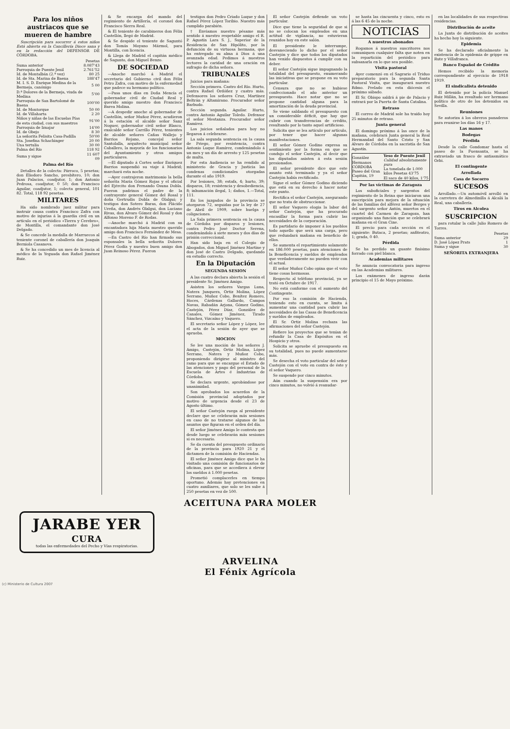Para los niños austriacos que se mueren de hambre
Suscripción para socorrer á estos niños Está abierta en la Cancillería Dioce sana y en la redacción del DEFENSOR DE CÓRDOBA.
| | Pesetas |
| Suma anterior | 8.087'43 |
| Parroquia de Puente Jenil | 2.761'52 |
| Id. de Montalbán (2.ª vez) | 80 25 |
| Id. de Sta. Marina de Baena | 188'47 |
| M. I. S. D. Enrique Medina de la Bermeja, canónigo | 5 00 |
| D.ª Dolores de la Bermeja, viuda de Medina | 5'00 |
| Parroquia de San Bartolomé de Baena | 100'00 |
| Id. de Montorque | 50 00 |
| Id. de Villaharta | 2 20 |
| Niños y niñas de las Escuelas Pías de esta ciudad, con sus maestros | 91'00 |
| Parroquia de Iznajar | 14'00 |
| Id. de Obejo | 8 30 |
| La señorita Felisita Casa-Padilla | 50'00 |
| Sta. Josefina Schachinger | 20 00 |
| Una tertulia | 30 00 |
| Palma del Río | 118 92 |
| Suma y sigue | 11 607 09 |
Palma del Río
Detalles de la colecta: Párroco, 5 pesetas; don Eliodoro Sancho, presbítero, 10; don Juan Palacios, coadjutor, 1; don Antonio Pedrosa, coadjutor, 0 50; don Francisco Aguilar, coadjutor, 1; colecta general, 101 82. Total, 118 92 pesetas.
MILITARES
Ha sido nombrado juez militar para instruir causa contra Francisco Zafra con motivo de injurias á la guardia civil en un artículo en el periódico «Tierra y Cerebro», de Montilla, el comandante don José Delgado.
& Se concede la medalla de Marruecos al teniente coronel de caballería don Joaquín Berniola Casanova.
& Se ha concedido un mes de licencia al médico de la Yeguada don Rafael Jiménez Ruiz.
& Se encarga del mando del regimiento de Artillería, el coronel don Francisco Sierra Real.
& El teniente de carabineros don Félix Castellón, llegó de Madrid.
& Se despide el teniente de Saguntó don Tomás Moyano Mármol, para Montilla, con licencia.
& Llega de Madrid el capitán médico de Sagunto, don Miguel Benzo.
DE SOCIEDAD
—Anoche marchó á Madrid el secretario del Gobierno civil don Félix Petro Zafra, con motivo de la enfermedad que padece su hermano político.
—Pasa unos días en Doña Mencía el gobernador civil de Ciudad Real y querido amigo nuestro don Francisco Barea Molina.
—A despedir anoche al gobernador de Castellón, señor Muñoz Pérez, acudieron á la estación el alcalde señor Sanz Noguer, gobernador civil señor Blasco, exalcalde señor Carrillo Pérez, tenientes de alcalde señores Cañas Wallejo y Barrios Rejano, concejal señor Santolalla, arquitecto municipal señor Caballero, la mayoría de los funcionarios del Ayuntamiento y otros amigos particulares.
—El diputado á Cortes señor Enríquez Barrios suspendió su viaje á Madrid; marchará esta noche.
—Ayer contrajeron matrimonio la bella señorita María Gómez Rojas y el oficial del Ejército don Fernando Osuna Dobla. Fueron padrinos el padre de la contrayente general Gómez del Rosal y doña Gertrudis Dobla de Olalgui; y testigos don Sotero Baras, don Plácido Ureña, don Andrés Olalgui, don Luciano Rivas, don Alvaro Gómez del Rosal y don Alfonso Moreno F. de Rodas.
—Anoche marchó á Madrid con su encantadora hija María nuestro querido amigo don Francisco Fernández de Mesa.
—En Castro del Río han firmado sus esponsales la bella señorita Dolores Pérez Godía y nuestro buen amigo don Juan Reinoso Pérez. Fueron
testigos don Pedro Criado Luque y don Rafael Pérez López Toribio. Nuestro más cumplido parabién.
† Enviamos nuestro pésame más sentido á nuestro respetable amigo el R. P. Agustín Lara S. J., Superior de la Residencia de San Hipólito, por la defunción de su virtuosa hermana, que ha entregado su alma á Dios á una avanzada edad. Pedimos á nuestros lectores la caridad de una oración en sufragio de dicha señora.
TRIBUNALES
Juicios para mañana:
Sección primera. Castro del Río. Hurto, contra Rafael Ordóñez y cuatro más. Defensores los señores Cruz, Martínez Beltrán y Altamirano. Procurador señor Barbudo.
Sección segunda. Aguilar. Hurto, contra Antonio Aguilar Toledo. Defensor el señor Mestanza. Procurador señor Ramírez.
Los juicios señalados para hoy no llegaron á celebrarse.
La sala segunda sentencia en la causa de Priego, por resistencia, contra Antonio Luque Ramírez, condenándolo á un mes y un día de arresto y 125 pesetas de multa.
Por esta Audiencia se ha rendido al ministerio de Gracia y Justicia las condenas condicionales otorgadas durante el año 1919.
Por lesiones, 38; estafa, 4; hurto, 39; disparos, 18; resistencia y desobediencia, 8; inhumación ilegal, 1; daños, 1.—Total, 111.
En los juzgados de la provincia se otorgaron 72, seguidas por la ley de 27 de Abril de 1909, sobre huelga y coligaciones.
La Sala primera sentencia en la causa de Córdoba por disparos y lesiones, contra Pedro José Doctor Serena, condenándolo á siete meses y dos días de prisión correccional.
Han sido baja en el Colegio de Abogados, don Miguel Jiménez Martine y don José de Castro Delgado, quedando en estudio correcto.
En la Diputación
SEGUNDA SESION
A las cuatro declara abierta la sesión el presidente Sr. Jiménez Amigo.
Asisten los señores Vargas Luna, Natera Junquera, Ortiz Molina, López Serrano, Muñoz Cobo, Benítez Romero, Hoces, Cárdenas Gallardo, Campos Navas, Rabadán Arjona, Gómez Godino, Castejón, Pérez Díaz, González de Canales, Gómez Jiménez, Tirado Sánchez, Vizcaíno y Vaquero.
El secretario señor López y López, lee el acta de la sesión de ayer que se aprueba.
MOCION
Se lee una moción de los señores J. Amigo, Castejón, Ortiz Molina, López Serrano, Natera y Muñoz Cobo, proponiendo dirigirse al ministro del ramo para que se encargue el Estado de las atenciones y pago del personal de la Escuela de Artes é Industrias de Córdoba.
Se declara urgente, aprobándose por unanimidad.
Son aprobados los acuerdos de la Comisión provincial adoptados por motivo de urgencia desde el 23 de Agosto último.
El señor Castejón ruega al presidente declare que se celebrarán más sesiones en caso de no tratarse algunos de los asuntos que figuran en el orden del día.
El señor Jiménez Amigo le contesta que desde luego se celebrarán más sesiones si es necesario.
Se da cuenta del presupuesto ordinario de la provincia para 1920 21 y el dictamen de la comisión de Haciendas.
El señor Jiménez Amigo dice que le ha visitado una comisión de funcionarios de oficinas, para que se accediera á elevar los sueldos á 1.000 pesetas.
Prometió complacerles en tiempo oportuno. Además hay pretenciones en cuatro auxiliares, que solo se les sube á 250 pesetas en vez de 500.
El señor Castejón defiende un voto particular.
Dice que tiene la seguridad de que si no se colocan los empleados en una actitud de vigilancia, no estuvieran reunidos hoy en este salón.
El presidente le interrumpe, desvaneciendo lo dicho por el señor Castejón y dice que todos los diputados han venido dispuestos á cumplir con su deber.
El señor Castejón sigue impugnando la totalidad del presupuesto, enumerando las iniciativas que se propone en su voto particular.
Censura que no se hubiese confeccionado el año anterior un presupuesto. Hace notar que no se propone cantidad alguna para la amortización de la deuda provincial.
Se viene saldando el presupuesto con un considerable déficit, que hay que cubrir con transferencias de crédito, resultando por lo tanto aquel artificioso.
Solicita que se lea artículo por artículo, por tener que hacer algunas manifestaciones.
El señor Gómez Godino expresa su sentimiento por la forma en que se condujo el señor Castejón, al decir que los diputados asisten á esta sesión presionados.
El señor presidente dice que este asunto está terminado y ya el señor Castejón había rectificado.
Sigue el señor Gómez Godino diciendo que está en su derecho á hacer notar este punto.
Rectifica el señor Castejón, asegurando que no trata de obstruccionar.
El señor Vaquero elogia la labor del señor Castejón, que ha procurado encasillar la forma para cubrir las necesidades de la corporación.
Es partidario de imponer á los pueblos todo aquello que será una carga, pero que redundará mañana en beneficio de ellos.
Se aumenta el repartimiento solamente en 186.000 pesetas, para atenciones de la Beneficencia y sueldos de empleados que verdaderamente no pueden vivir con el actual.
El señor Muñoz Cobo opina que el voto tiene cosas hermosas.
Respecto al teléfono provincial, ya se trató en Octubre de 1917.
No está conforme con el aumento del Contingente.
Por eso la comisión de Hacienda, teniendo esto en cuenta, se limita á aumentar una cantidad para cubrir las necesidades de las Casas de Beneficencia y sueldos de empleados.
El Sr. Ortiz Molina rechaza las afirmaciones del señor Castejón.
Refiere los proyectos que se tenían de refundir la Casa de Expósitos en el Hospicio y otros.
Solicita se apruebe el presupuesto en su totalidad, pues no puede aumentarse más.
Se desecha el voto particular del señor Castejón con el voto en contra de éste y el señor Vaquero.
Se suspende por cinco minutos.
Aún cuando la suspensión era por cinco minutos, no volvió á reanudar-
se hasta las cincuenta y cinco, esto es á las 6 45 de la noche.
NOTICIAS
A nuestros abonados
Rogamos á nuestros suscritores nos comuniquen cualquier falta que noten en la repartición del periódico para subsanarla en lo que sea posible.
Visita pastoral
Ayer comenzó en el Sagrario el Triduo preparatorio para la segunda Santa Pastoral Visita, que inaugurará nuestro Rdmo. Prelado en esta diócesis el próximo sábado.
El Sr. Obispo saldrá á pie de Palacio y entrará por la Puerta de Santa Catalina.
Retraso
El correo de Madrid sole ha traído hoy 25 minutos de retraso.
Junta general
El domingo próximo á las once de la mañana, celebrará Junta general la Real Hermandad del Santo Cristo y San Alvaro de Córdoba en la sacristía de San Agustín.
| González Hermanos CÓRDOBA Paseo del Gran Capitán, 19 | Yeso de Puente Jenil Calidad absolutamente pura La tonelada de 1.000 kilos Pesetas 43'75 El saco de 40 kilos, 1'75 |
Por las víctimas de Zaragoza
Los suboficiales y sargentos del regimiento de la Reina que iniciaron una suscripción para mejora de la situación de las familias del alférez señor Berges y del sargento señor Antón, muertos en el cuartel del Carmen de Zaragoza, han organizado una función que se celebrará mañana en el Gran Cine.
El precio para cada sección es el siguiente: Butaca, 2 pesetas; anfiteatro, 1; grada, 0 40.
Pérdida
Se ha perdido un guante finísimo forrado con piel blanca.
Academias militares
Se anuncia convocatoria para ingreso en las Academias militares.
Los exámenes de ingreso darán principio el 15 de Mayo próximo.
en las localidades de sus respectivas residencias.
Distribución de aceite
La Junta de distribución de aceites ha hecho hoy la siguiente.
Epidemia
Se ha declarado oficialmente la existencia de la epidemia de grippe en Rute y Villafranca.
Banco Español de Crédito
Hemos recibido la memoria correspondiente al ejercicio de 1918 1919.
El sindicalista detenido
El detenido por la policía Manuel Ruiz Millán, ha resultado ser hermano político de otro de los detenidos en Sevilla.
Reuniones
Se autoriza á los obreros panaderos para reunirse los días 16 y 17.
Las manos
Bodegas
Pérdida
Desde la calle Gondomar hasta el paseo de la Fuensanta, se ha extraviado un frasco de antiasmático Orbi.
El contingente
Arrollada
Casa de Socorro
SUCESOS
Arrollado.—Un automóvil arrolló en la carretera de Almedinilla á Alcalá la Real, una caballería.
Tiros en Alcolea
SUSCRIPCION
para rotular la calle Julio Romero de Torres.
| | Pesetas |
| Suma anterior | 29 |
| D. José López Prats | 1 |
| Suma y sigue | 30 |
SEÑORITA EXTRANJERA
ACEITUNA PARA MOLER
JARABE YER
CURA
todas las enfermedades del Pecho y Vías respiratorias.
ARVELINA
El Fénix Agrícola
(c) Ministerio de Cultura 2007